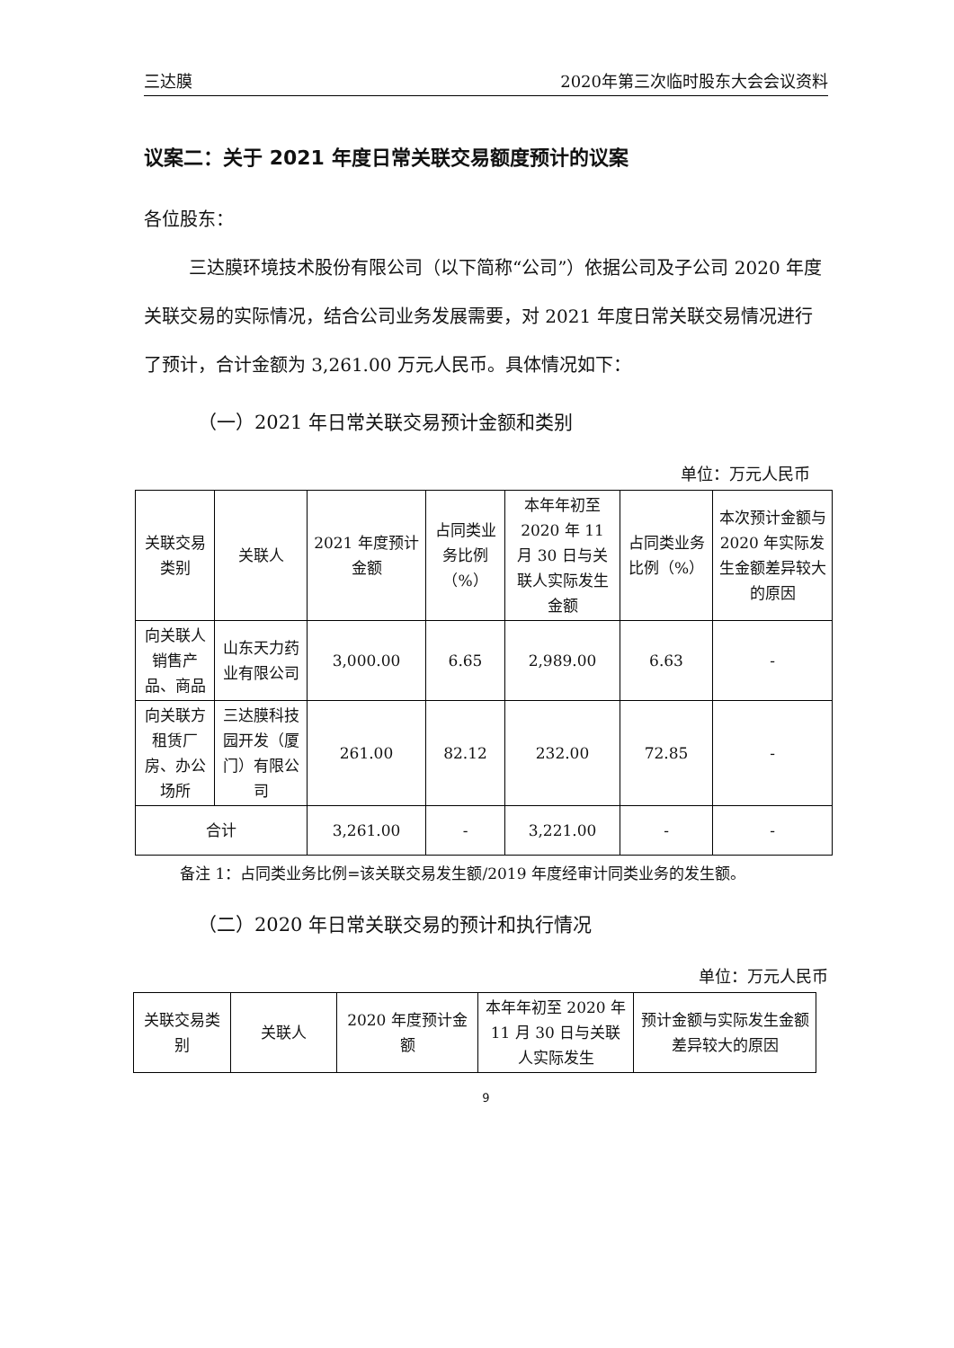三达膜 2020年第三次临时股东大会会议资料
议案二：关于 2021 年度日常关联交易额度预计的议案
各位股东：
三达膜环境技术股份有限公司（以下简称“公司”）依据公司及子公司 2020 年度关联交易的实际情况，结合公司业务发展需要，对 2021 年度日常关联交易情况进行了预计，合计金额为 3,261.00 万元人民币。具体情况如下：
（一）2021 年日常关联交易预计金额和类别
单位：万元人民币
| 关联交易类别 | 关联人 | 2021 年度预计金额 | 占同类业务比例（%） | 本年年初至2020 年 11 月 30 日与关联人实际发生金额 | 占同类业务比例（%） | 本次预计金额与2020 年实际发生金额差异较大的原因 |
| --- | --- | --- | --- | --- | --- | --- |
| 向关联人销售产品、商品 | 山东天力药业有限公司 | 3,000.00 | 6.65 | 2,989.00 | 6.63 | - |
| 向关联方租赁厂房、办公场所 | 三达膜科技园开发（厦门）有限公司 | 261.00 | 82.12 | 232.00 | 72.85 | - |
| 合计 | | 3,261.00 | - | 3,221.00 | - | - |
备注 1：占同类业务比例=该关联交易发生额/2019 年度经审计同类业务的发生额。
（二）2020 年日常关联交易的预计和执行情况
单位：万元人民币
| 关联交易类别 | 关联人 | 2020 年度预计金额 | 本年年初至 2020 年 11 月 30 日与关联人实际发生 | 预计金额与实际发生金额差异较大的原因 |
| --- | --- | --- | --- | --- |
9